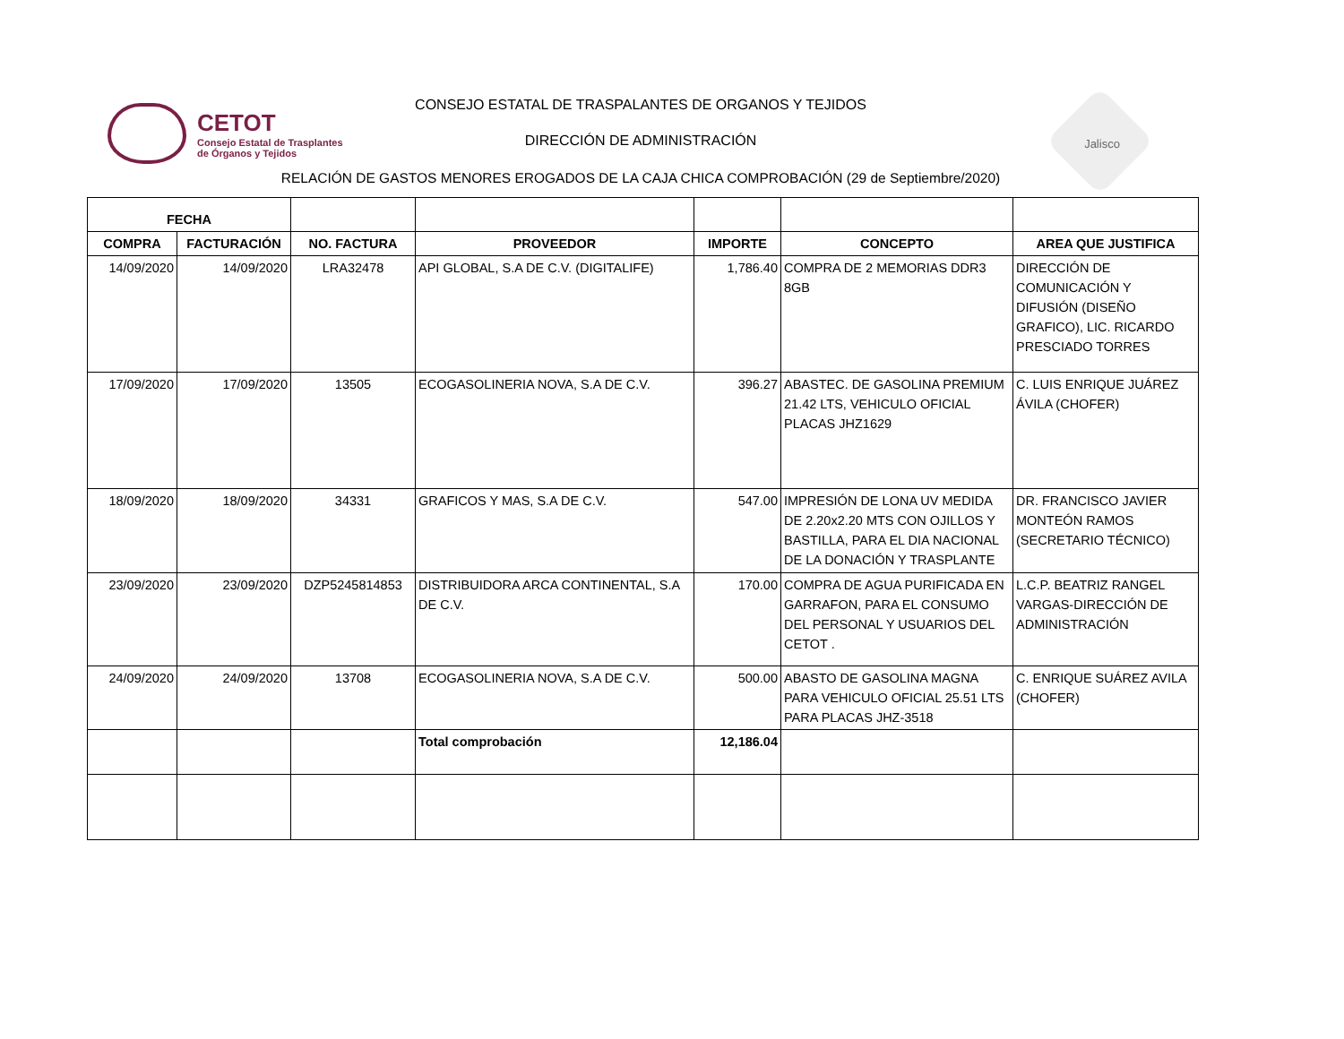CETOT
Consejo Estatal de Trasplantes
de Órganos y Tejidos
CONSEJO ESTATAL DE TRASPALANTES DE ORGANOS Y TEJIDOS
DIRECCIÓN DE ADMINISTRACIÓN
RELACIÓN DE GASTOS MENORES EROGADOS DE LA CAJA CHICA COMPROBACIÓN (29 de Septiembre/2020)
Jalisco
| FECHA | | | | | | |
| --- | --- | --- | --- | --- | --- | --- |
| COMPRA | FACTURACIÓN | NO. FACTURA | PROVEEDOR | IMPORTE | CONCEPTO | AREA QUE JUSTIFICA |
| 14/09/2020 | 14/09/2020 | LRA32478 | API GLOBAL, S.A DE C.V. (DIGITALIFE) | 1,786.40 | COMPRA DE 2 MEMORIAS DDR3 8GB | DIRECCIÓN DE COMUNICACIÓN Y DIFUSIÓN (DISEÑO GRAFICO), LIC. RICARDO PRESCIADO TORRES |
| 17/09/2020 | 17/09/2020 | 13505 | ECOGASOLINERIA NOVA, S.A DE C.V. | 396.27 | ABASTEC. DE GASOLINA PREMIUM 21.42 LTS, VEHICULO OFICIAL PLACAS JHZ1629 | C. LUIS ENRIQUE JUÁREZ ÁVILA (CHOFER) |
| 18/09/2020 | 18/09/2020 | 34331 | GRAFICOS Y MAS, S.A DE C.V. | 547.00 | IMPRESIÓN DE LONA UV MEDIDA DE 2.20x2.20 MTS CON OJILLOS Y BASTILLA, PARA EL DIA NACIONAL DE LA DONACIÓN Y TRASPLANTE | DR. FRANCISCO JAVIER MONTEÓN RAMOS (SECRETARIO TÉCNICO) |
| 23/09/2020 | 23/09/2020 | DZP5245814853 | DISTRIBUIDORA ARCA CONTINENTAL, S.A DE C.V. | 170.00 | COMPRA DE AGUA PURIFICADA EN GARRAFON, PARA EL CONSUMO DEL PERSONAL Y USUARIOS DEL CETOT . | L.C.P. BEATRIZ RANGEL VARGAS-DIRECCIÓN DE ADMINISTRACIÓN |
| 24/09/2020 | 24/09/2020 | 13708 | ECOGASOLINERIA NOVA, S.A DE C.V. | 500.00 | ABASTO DE GASOLINA MAGNA PARA VEHICULO OFICIAL 25.51 LTS PARA PLACAS JHZ-3518 | C. ENRIQUE SUÁREZ AVILA (CHOFER) |
| | | | Total comprobación | 12,186.04 | | |